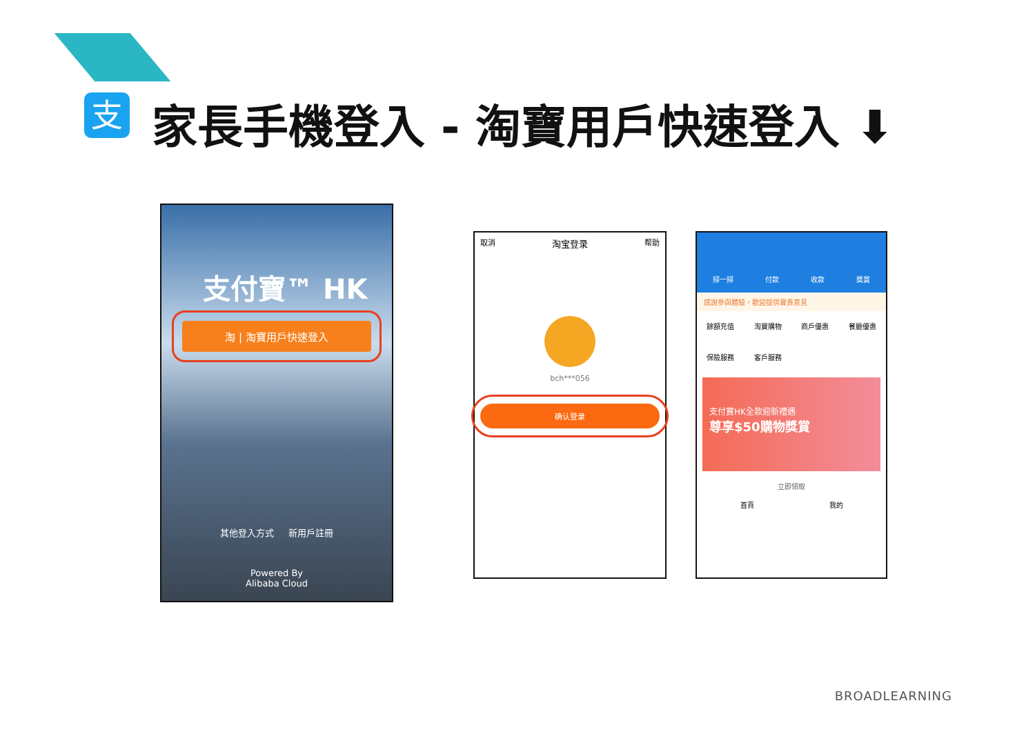支 家長手機登入 - 淘寶用戶快速登入 ⬇
支付寶™ HK
淘 | 淘寶用戶快速登入
其他登入方式 新用戶註冊
Powered By
Alibaba Cloud
取消 淘宝登录 帮助
bch***056
确认登录
掃一掃 付款 收款 獎賞
感謝參與體驗，歡迎提供寶貴意見
餘額充值 淘寶購物 商戶優惠 餐廳優惠 保險服務 客戶服務
支付寶HK全款迎新禮遇
尊享$50購物獎賞
立即領取
首頁 我的
BROADLEARNING